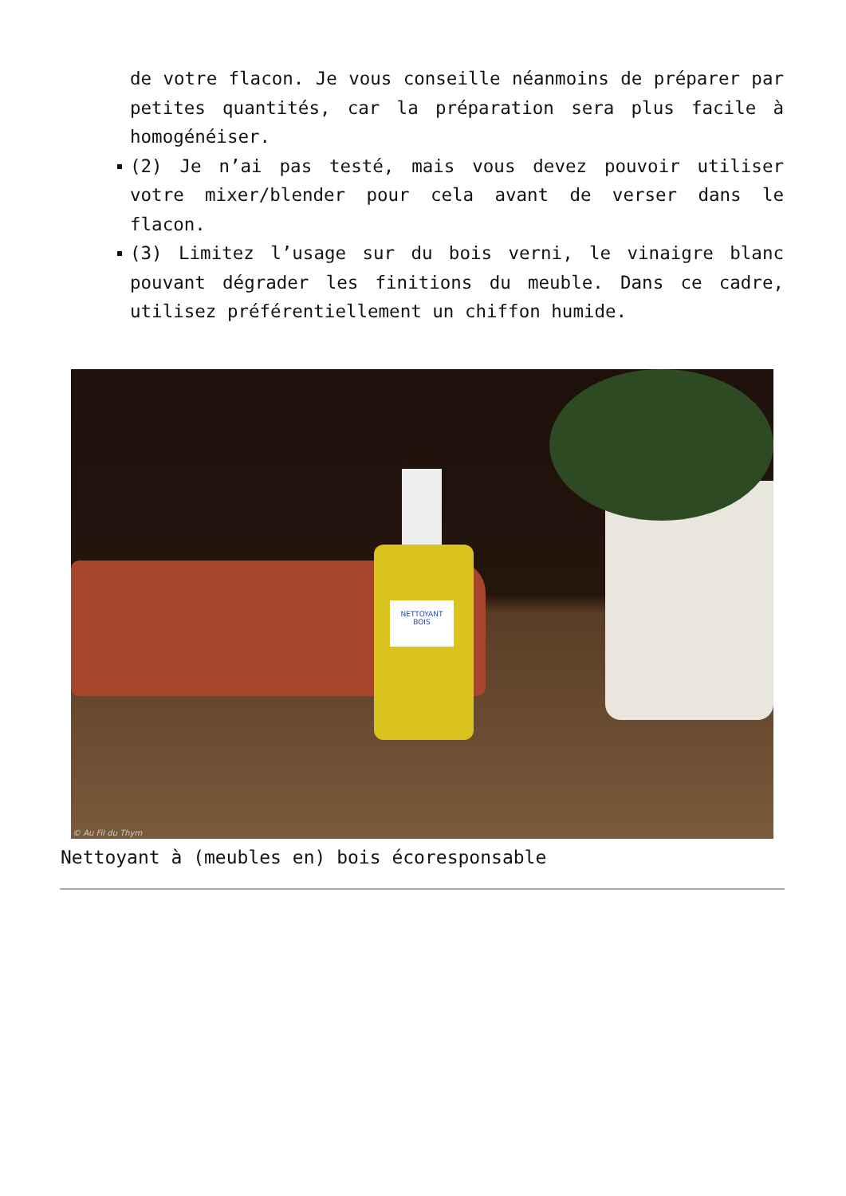de votre flacon. Je vous conseille néanmoins de préparer par petites quantités, car la préparation sera plus facile à homogénéiser.
(2) Je n’ai pas testé, mais vous devez pouvoir utiliser votre mixer/blender pour cela avant de verser dans le flacon.
(3) Limitez l’usage sur du bois verni, le vinaigre blanc pouvant dégrader les finitions du meuble. Dans ce cadre, utilisez préférentiellement un chiffon humide.
NETTOYANT
BOIS
© Au Fil du Thym
Nettoyant à (meubles en) bois écoresponsable